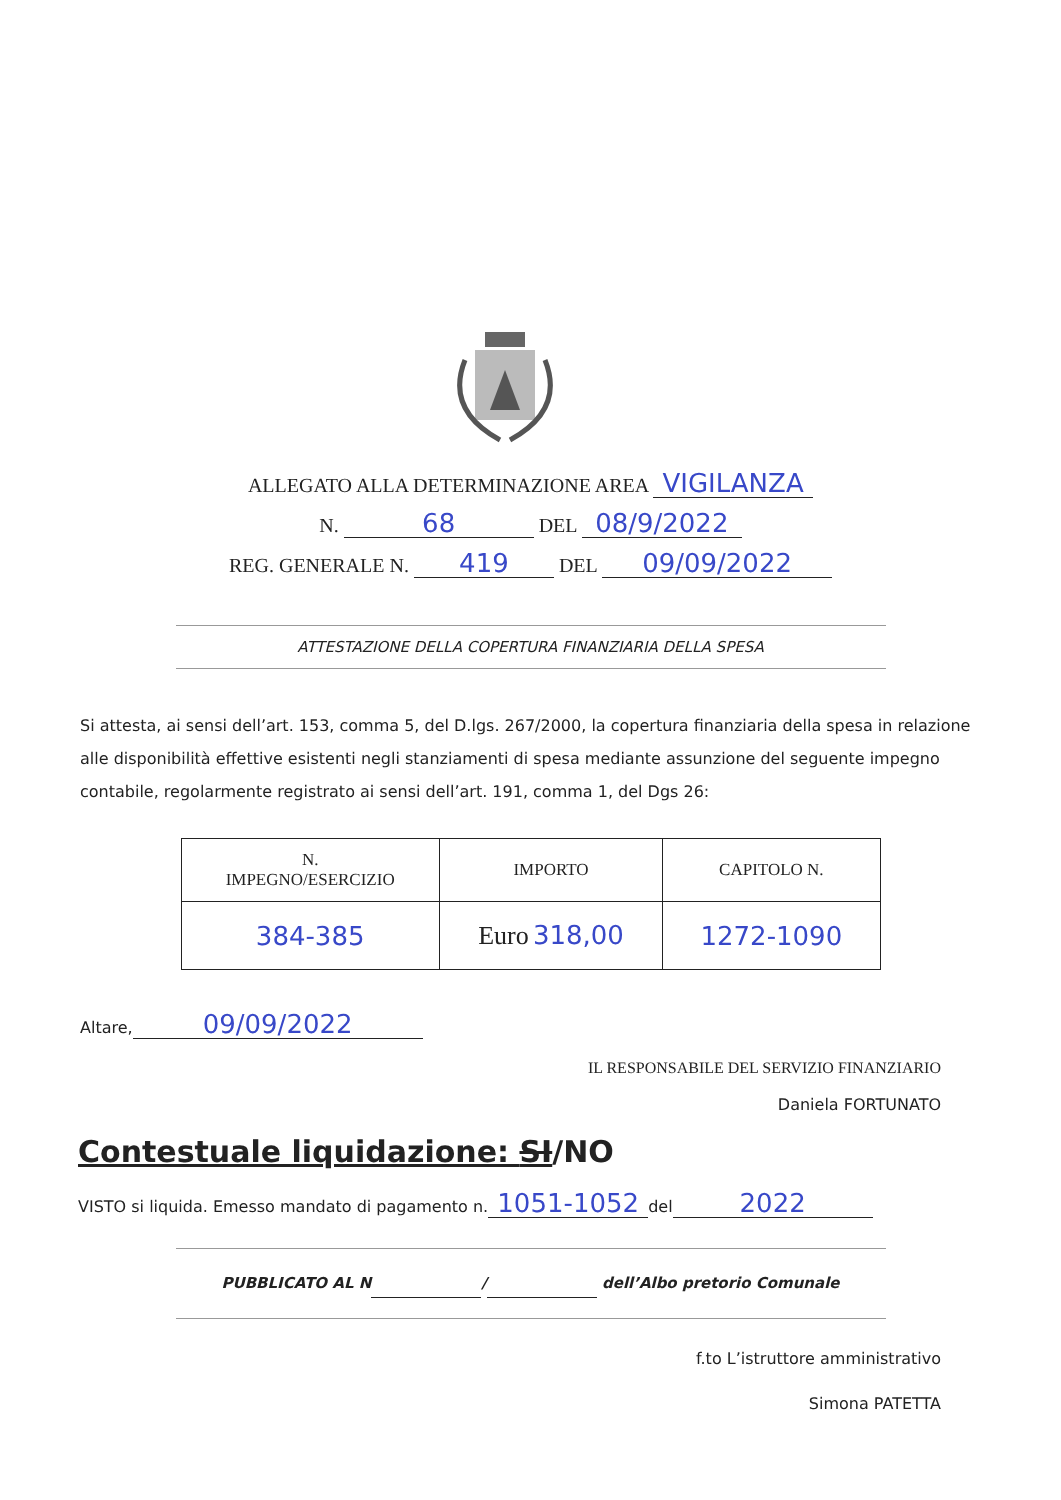ALLEGATO ALLA DETERMINAZIONE AREA VIGILANZA
N. 68 DEL 08/9/2022
REG. GENERALE N. 419 DEL 09/09/2022
ATTESTAZIONE DELLA COPERTURA FINANZIARIA DELLA SPESA
Si attesta, ai sensi dell’art. 153, comma 5, del D.lgs. 267/2000, la copertura finanziaria della spesa in relazione alle disponibilità effettive esistenti negli stanziamenti di spesa mediante assunzione del seguente impegno contabile, regolarmente registrato ai sensi dell’art. 191, comma 1, del Dgs 26:
| N. IMPEGNO/ESERCIZIO | IMPORTO | CAPITOLO N. |
| --- | --- | --- |
| 384-385 | Euro 318,00 | 1272-1090 |
Altare, 09/09/2022
IL RESPONSABILE DEL SERVIZIO FINANZIARIO
Daniela FORTUNATO
Contestuale liquidazione: SI/NO
VISTO si liquida. Emesso mandato di pagamento n. 1051-1052 del 2022
PUBBLICATO AL N / dell’Albo pretorio Comunale
f.to L’istruttore amministrativo
Simona PATETTA